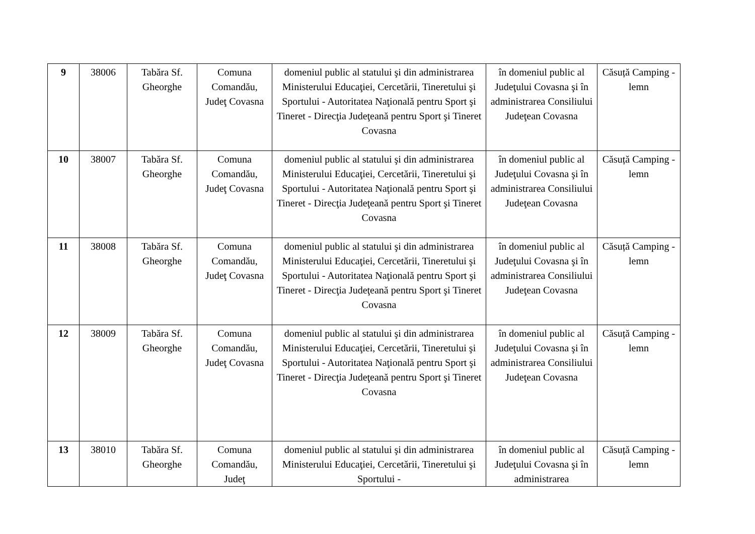| 9 | 38006 | Tabăra Sf. Gheorghe | Comuna Comandău, Judeţ Covasna | domeniul public al statului şi din administrarea Ministerului Educaţiei, Cercetării, Tineretului şi Sportului - Autoritatea Naţională pentru Sport şi Tineret - Direcţia Judeţeană pentru Sport şi Tineret Covasna | în domeniul public al Judeţului Covasna şi în administrarea Consiliului Judeţean Covasna | Căsuță Camping - lemn |
| 10 | 38007 | Tabăra Sf. Gheorghe | Comuna Comandău, Judeţ Covasna | domeniul public al statului şi din administrarea Ministerului Educaţiei, Cercetării, Tineretului şi Sportului - Autoritatea Naţională pentru Sport şi Tineret - Direcţia Judeţeană pentru Sport şi Tineret Covasna | în domeniul public al Judeţului Covasna şi în administrarea Consiliului Judeţean Covasna | Căsuță Camping - lemn |
| 11 | 38008 | Tabăra Sf. Gheorghe | Comuna Comandău, Judeţ Covasna | domeniul public al statului şi din administrarea Ministerului Educaţiei, Cercetării, Tineretului şi Sportului - Autoritatea Naţională pentru Sport şi Tineret - Direcţia Judeţeană pentru Sport şi Tineret Covasna | în domeniul public al Judeţului Covasna şi în administrarea Consiliului Judeţean Covasna | Căsuță Camping - lemn |
| 12 | 38009 | Tabăra Sf. Gheorghe | Comuna Comandău, Judeţ Covasna | domeniul public al statului şi din administrarea Ministerului Educaţiei, Cercetării, Tineretului şi Sportului - Autoritatea Naţională pentru Sport şi Tineret - Direcţia Judeţeană pentru Sport şi Tineret Covasna | în domeniul public al Judeţului Covasna şi în administrarea Consiliului Judeţean Covasna | Căsuță Camping - lemn |
| 13 | 38010 | Tabăra Sf. Gheorghe | Comuna Comandău, Judeţ | domeniul public al statului şi din administrarea Ministerului Educaţiei, Cercetării, Tineretului şi Sportului - | în domeniul public al Judeţului Covasna şi în administrarea | Căsuță Camping - lemn |